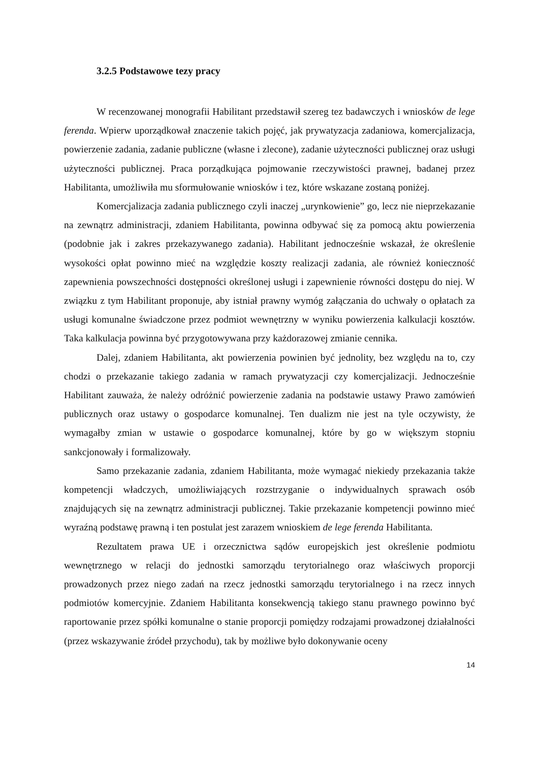3.2.5 Podstawowe tezy pracy
W recenzowanej monografii Habilitant przedstawił szereg tez badawczych i wniosków de lege ferenda. Wpierw uporządkował znaczenie takich pojęć, jak prywatyzacja zadaniowa, komercjalizacja, powierzenie zadania, zadanie publiczne (własne i zlecone), zadanie użyteczności publicznej oraz usługi użyteczności publicznej. Praca porządkująca pojmowanie rzeczywistości prawnej, badanej przez Habilitanta, umożliwiła mu sformułowanie wniosków i tez, które wskazane zostaną poniżej.
Komercjalizacja zadania publicznego czyli inaczej „urynkowienie” go, lecz nie nieprzekazanie na zewnątrz administracji, zdaniem Habilitanta, powinna odbywać się za pomocą aktu powierzenia (podobnie jak i zakres przekazywanego zadania). Habilitant jednocześnie wskazał, że określenie wysokości opłat powinno mieć na względzie koszty realizacji zadania, ale również konieczność zapewnienia powszechności dostępności określonej usługi i zapewnienie równości dostępu do niej. W związku z tym Habilitant proponuje, aby istniał prawny wymóg załączania do uchwały o opłatach za usługi komunalne świadczone przez podmiot wewnętrzny w wyniku powierzenia kalkulacji kosztów. Taka kalkulacja powinna być przygotowywana przy każdorazowej zmianie cennika.
Dalej, zdaniem Habilitanta, akt powierzenia powinien być jednolity, bez względu na to, czy chodzi o przekazanie takiego zadania w ramach prywatyzacji czy komercjalizacji. Jednocześnie Habilitant zauważa, że należy odróżnić powierzenie zadania na podstawie ustawy Prawo zamówień publicznych oraz ustawy o gospodarce komunalnej. Ten dualizm nie jest na tyle oczywisty, że wymagałby zmian w ustawie o gospodarce komunalnej, które by go w większym stopniu sankcjonowały i formalizowały.
Samo przekazanie zadania, zdaniem Habilitanta, może wymagać niekiedy przekazania także kompetencji władczych, umożliwiających rozstrzyganie o indywidualnych sprawach osób znajdujących się na zewnątrz administracji publicznej. Takie przekazanie kompetencji powinno mieć wyraźną podstawę prawną i ten postulat jest zarazem wnioskiem de lege ferenda Habilitanta.
Rezultatem prawa UE i orzecznictwa sądów europejskich jest określenie podmiotu wewnętrznego w relacji do jednostki samorządu terytorialnego oraz właściwych proporcji prowadzonych przez niego zadań na rzecz jednostki samorządu terytorialnego i na rzecz innych podmiotów komercyjnie. Zdaniem Habilitanta konsekwencją takiego stanu prawnego powinno być raportowanie przez spółki komunalne o stanie proporcji pomiędzy rodzajami prowadzonej działalności (przez wskazywanie źródeł przychodu), tak by możliwe było dokonywanie oceny
14